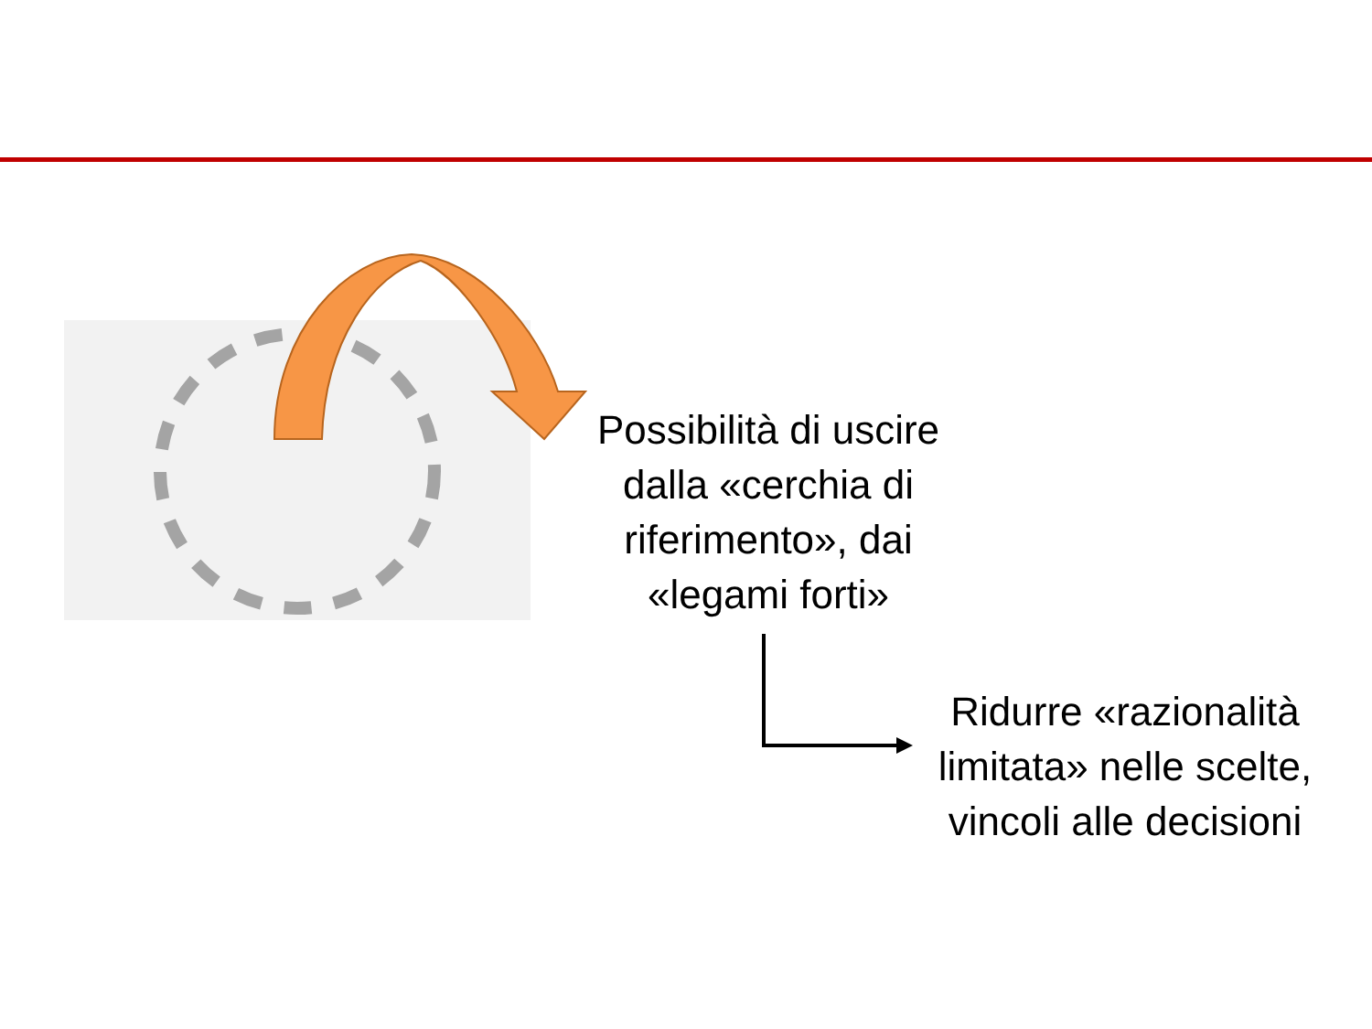Possibilità di uscire dalla «cerchia di riferimento», dai «legami forti»
Ridurre «razionalità limitata» nelle scelte, vincoli alle decisioni